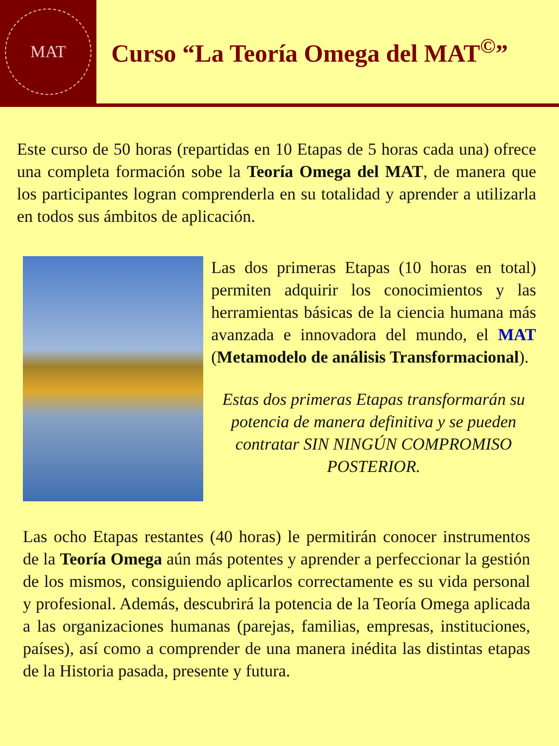MAT
Curso “La Teoría Omega del MAT<sup>©</sup>”
Este curso de 50 horas (repartidas en 10 Etapas de 5 horas cada una) ofrece una completa formación sobe la Teoría Omega del MAT, de manera que los participantes logran comprenderla en su totalidad y aprender a utilizarla en todos sus ámbitos de aplicación.
Las dos primeras Etapas (10 horas en total) permiten adquirir los conocimientos y las herramientas básicas de la ciencia humana más avanzada e innovadora del mundo, el MAT (Metamodelo de análisis Transformacional).
Estas dos primeras Etapas transformarán su potencia de manera definitiva y se pueden contratar SIN NINGÚN COMPROMISO POSTERIOR.
Las ocho Etapas restantes (40 horas) le permitirán conocer instrumentos de la Teoría Omega aún más potentes y aprender a perfeccionar la gestión de los mismos, consiguiendo aplicarlos correctamente es su vida personal y profesional. Además, descubrirá la potencia de la Teoría Omega aplicada a las organizaciones humanas (parejas, familias, empresas, instituciones, países), así como a comprender de una manera inédita las distintas etapas de la Historia pasada, presente y futura.